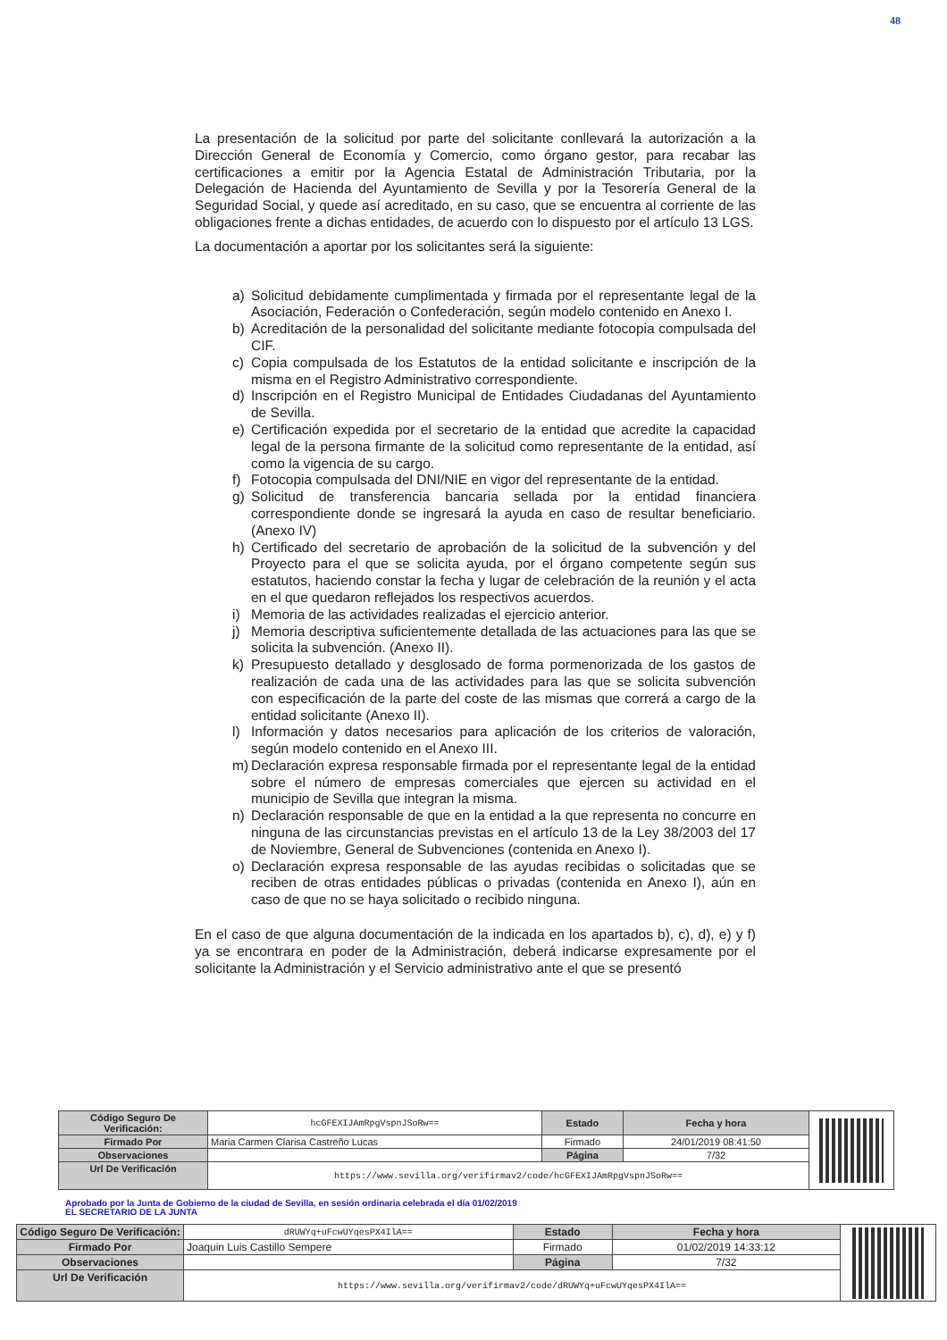48
La presentación de la solicitud por parte del solicitante conllevará la autorización a la Dirección General de Economía y Comercio, como órgano gestor, para recabar las certificaciones a emitir por la Agencia Estatal de Administración Tributaria, por la Delegación de Hacienda del Ayuntamiento de Sevilla y por la Tesorería General de la Seguridad Social, y quede así acreditado, en su caso, que se encuentra al corriente de las obligaciones frente a dichas entidades, de acuerdo con lo dispuesto por el artículo 13 LGS.
La documentación a aportar por los solicitantes será la siguiente:
a) Solicitud debidamente cumplimentada y firmada por el representante legal de la Asociación, Federación o Confederación, según modelo contenido en Anexo I.
b) Acreditación de la personalidad del solicitante mediante fotocopia compulsada del CIF.
c) Copia compulsada de los Estatutos de la entidad solicitante e inscripción de la misma en el Registro Administrativo correspondiente.
d) Inscripción en el Registro Municipal de Entidades Ciudadanas del Ayuntamiento de Sevilla.
e) Certificación expedida por el secretario de la entidad que acredite la capacidad legal de la persona firmante de la solicitud como representante de la entidad, así como la vigencia de su cargo.
f) Fotocopia compulsada del DNI/NIE en vigor del representante de la entidad.
g) Solicitud de transferencia bancaria sellada por la entidad financiera correspondiente donde se ingresará la ayuda en caso de resultar beneficiario. (Anexo IV)
h) Certificado del secretario de aprobación de la solicitud de la subvención y del Proyecto para el que se solicita ayuda, por el órgano competente según sus estatutos, haciendo constar la fecha y lugar de celebración de la reunión y el acta en el que quedaron reflejados los respectivos acuerdos.
i) Memoria de las actividades realizadas el ejercicio anterior.
j) Memoria descriptiva suficientemente detallada de las actuaciones para las que se solicita la subvención. (Anexo II).
k) Presupuesto detallado y desglosado de forma pormenorizada de los gastos de realización de cada una de las actividades para las que se solicita subvención con especificación de la parte del coste de las mismas que correrá a cargo de la entidad solicitante (Anexo II).
l) Información y datos necesarios para aplicación de los criterios de valoración, según modelo contenido en el Anexo III.
m) Declaración expresa responsable firmada por el representante legal de la entidad sobre el número de empresas comerciales que ejercen su actividad en el municipio de Sevilla que integran la misma.
n) Declaración responsable de que en la entidad a la que representa no concurre en ninguna de las circunstancias previstas en el artículo 13 de la Ley 38/2003 del 17 de Noviembre, General de Subvenciones (contenida en Anexo I).
o) Declaración expresa responsable de las ayudas recibidas o solicitadas que se reciben de otras entidades públicas o privadas (contenida en Anexo I), aún en caso de que no se haya solicitado o recibido ninguna.
En el caso de que alguna documentación de la indicada en los apartados b), c), d), e) y f) ya se encontrara en poder de la Administración, deberá indicarse expresamente por el solicitante la Administración y el Servicio administrativo ante el que se presentó
| Código Seguro De Verificación: | hcGFEXIJAmRpgVspnJSoRw== | Estado | Fecha y hora | |
| Firmado Por | Maria Carmen Clarisa Castreño Lucas | Firmado | 24/01/2019 08:41:50 | |
| Observaciones | | Página | 7/32 | |
| Url De Verificación | https://www.sevilla.org/verifirmav2/code/hcGFEXIJAmRpgVspnJSoRw== | | | |
Aprobado por la Junta de Gobierno de la ciudad de Sevilla, en sesión ordinaria celebrada el día 01/02/2019
EL SECRETARIO DE LA JUNTA
| Código Seguro De Verificación: | dRUWYq+uFcwUYqesPX4IlA== | Estado | Fecha y hora | |
| Firmado Por | Joaquin Luis Castillo Sempere | Firmado | 01/02/2019 14:33:12 | |
| Observaciones | | Página | 7/32 | |
| Url De Verificación | https://www.sevilla.org/verifirmav2/code/dRUWYq+uFcwUYqesPX4IlA== | | | |